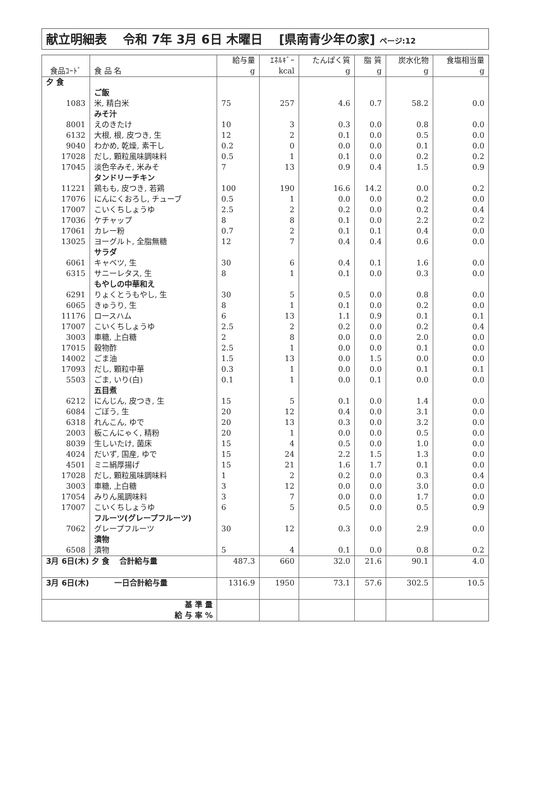献立明細表　 令和 7年 3月 6日 木曜日　 [県南青少年の家] ページ:12
| | | 給与量 | ｴﾈﾙｷﾞｰ | たんぱく質 | 脂 質 | 炭水化物 | 食塩相当量 |
| --- | --- | --- | --- | --- | --- | --- | --- |
| 食品ｺｰﾄﾞ | 食 品 名 | g | kcal | g | g | g | g |
| 夕 食 | | | | | | | |
| | ご飯 | | | | | | |
| 1083 | 米, 精白米 | 75 | 257 | 4.6 | 0.7 | 58.2 | 0.0 |
| | みそ汁 | | | | | | |
| 8001 | えのきたけ | 10 | 3 | 0.3 | 0.0 | 0.8 | 0.0 |
| 6132 | 大根, 根, 皮つき, 生 | 12 | 2 | 0.1 | 0.0 | 0.5 | 0.0 |
| 9040 | わかめ, 乾燥, 素干し | 0.2 | 0 | 0.0 | 0.0 | 0.1 | 0.0 |
| 17028 | だし, 顆粒風味調味料 | 0.5 | 1 | 0.1 | 0.0 | 0.2 | 0.2 |
| 17045 | 淡色辛みそ, 米みそ | 7 | 13 | 0.9 | 0.4 | 1.5 | 0.9 |
| | タンドリーチキン | | | | | | |
| 11221 | 鶏もも, 皮つき, 若鶏 | 100 | 190 | 16.6 | 14.2 | 0.0 | 0.2 |
| 17076 | にんにくおろし, チューブ | 0.5 | 1 | 0.0 | 0.0 | 0.2 | 0.0 |
| 17007 | こいくちしょうゆ | 2.5 | 2 | 0.2 | 0.0 | 0.2 | 0.4 |
| 17036 | ケチャップ | 8 | 8 | 0.1 | 0.0 | 2.2 | 0.2 |
| 17061 | カレー粉 | 0.7 | 2 | 0.1 | 0.1 | 0.4 | 0.0 |
| 13025 | ヨーグルト, 全脂無糖 | 12 | 7 | 0.4 | 0.4 | 0.6 | 0.0 |
| | サラダ | | | | | | |
| 6061 | キャベツ, 生 | 30 | 6 | 0.4 | 0.1 | 1.6 | 0.0 |
| 6315 | サニーレタス, 生 | 8 | 1 | 0.1 | 0.0 | 0.3 | 0.0 |
| | もやしの中華和え | | | | | | |
| 6291 | りょくとうもやし, 生 | 30 | 5 | 0.5 | 0.0 | 0.8 | 0.0 |
| 6065 | きゅうり, 生 | 8 | 1 | 0.1 | 0.0 | 0.2 | 0.0 |
| 11176 | ロースハム | 6 | 13 | 1.1 | 0.9 | 0.1 | 0.1 |
| 17007 | こいくちしょうゆ | 2.5 | 2 | 0.2 | 0.0 | 0.2 | 0.4 |
| 3003 | 車糖, 上白糖 | 2 | 8 | 0.0 | 0.0 | 2.0 | 0.0 |
| 17015 | 穀物酢 | 2.5 | 1 | 0.0 | 0.0 | 0.1 | 0.0 |
| 14002 | ごま油 | 1.5 | 13 | 0.0 | 1.5 | 0.0 | 0.0 |
| 17093 | だし, 顆粒中華 | 0.3 | 1 | 0.0 | 0.0 | 0.1 | 0.1 |
| 5503 | ごま, いり(白) | 0.1 | 1 | 0.0 | 0.1 | 0.0 | 0.0 |
| | 五目煮 | | | | | | |
| 6212 | にんじん, 皮つき, 生 | 15 | 5 | 0.1 | 0.0 | 1.4 | 0.0 |
| 6084 | ごぼう, 生 | 20 | 12 | 0.4 | 0.0 | 3.1 | 0.0 |
| 6318 | れんこん, ゆで | 20 | 13 | 0.3 | 0.0 | 3.2 | 0.0 |
| 2003 | 板こんにゃく, 精粉 | 20 | 1 | 0.0 | 0.0 | 0.5 | 0.0 |
| 8039 | 生しいたけ, 菌床 | 15 | 4 | 0.5 | 0.0 | 1.0 | 0.0 |
| 4024 | だいず, 国産, ゆで | 15 | 24 | 2.2 | 1.5 | 1.3 | 0.0 |
| 4501 | ミニ絹厚揚げ | 15 | 21 | 1.6 | 1.7 | 0.1 | 0.0 |
| 17028 | だし, 顆粒風味調味料 | 1 | 2 | 0.2 | 0.0 | 0.3 | 0.4 |
| 3003 | 車糖, 上白糖 | 3 | 12 | 0.0 | 0.0 | 3.0 | 0.0 |
| 17054 | みりん風調味料 | 3 | 7 | 0.0 | 0.0 | 1.7 | 0.0 |
| 17007 | こいくちしょうゆ | 6 | 5 | 0.5 | 0.0 | 0.5 | 0.9 |
| | フルーツ(グレープフルーツ) | | | | | | |
| 7062 | グレープフルーツ | 30 | 12 | 0.3 | 0.0 | 2.9 | 0.0 |
| | 漬物 | | | | | | |
| 6508 | 漬物 | 5 | 4 | 0.1 | 0.0 | 0.8 | 0.2 |
| 3月 6日(木) 夕 食 合計給与量 | | 487.3 | 660 | 32.0 | 21.6 | 90.1 | 4.0 |
| 3月 6日(木) 一日合計給与量 | | 1316.9 | 1950 | 73.1 | 57.6 | 302.5 | 10.5 |
| 基 準 量 給 与 率 % | | | | | | | |